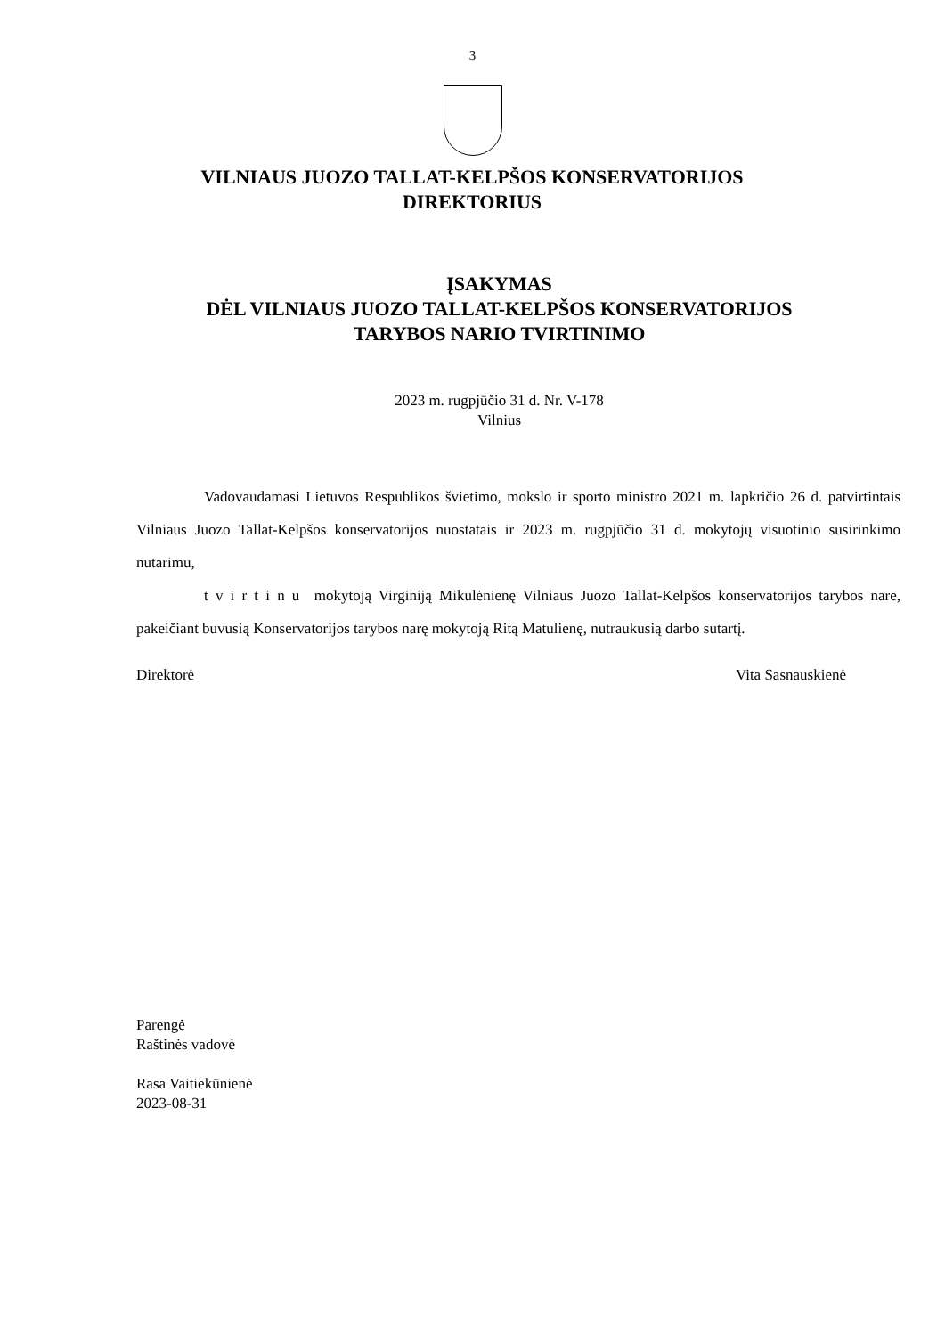3
VILNIAUS JUOZO TALLAT-KELPŠOS KONSERVATORIJOS
DIREKTORIUS
ĮSAKYMAS
DĖL VILNIAUS JUOZO TALLAT-KELPŠOS KONSERVATORIJOS
TARYBOS NARIO TVIRTINIMO
2023 m. rugpjūčio 31 d. Nr. V-178
Vilnius
Vadovaudamasi Lietuvos Respublikos švietimo, mokslo ir sporto ministro 2021 m. lapkričio 26 d. patvirtintais Vilniaus Juozo Tallat-Kelpšos konservatorijos nuostatais ir 2023 m. rugpjūčio 31 d. mokytojų visuotinio susirinkimo nutarimu,
t v i r t i n u mokytoją Virginiją Mikulėnienę Vilniaus Juozo Tallat-Kelpšos konservatorijos tarybos nare, pakeičiant buvusią Konservatorijos tarybos narę mokytoją Ritą Matulienę, nutraukusią darbo sutartį.
Direktorė Vita Sasnauskienė
Parengė
Raštinės vadovė
Rasa Vaitiekūnienė
2023-08-31